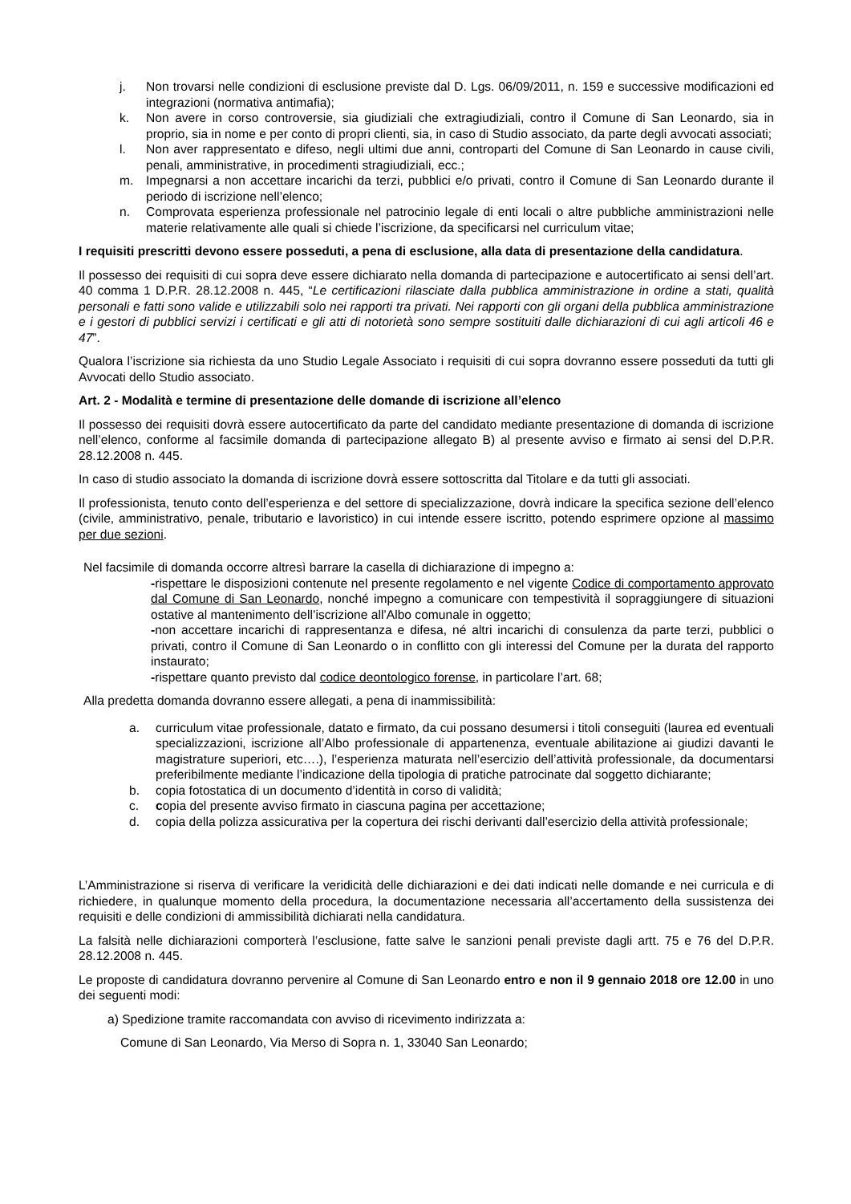j. Non trovarsi nelle condizioni di esclusione previste dal D. Lgs. 06/09/2011, n. 159 e successive modificazioni ed integrazioni (normativa antimafia);
k. Non avere in corso controversie, sia giudiziali che extragiudiziali, contro il Comune di San Leonardo, sia in proprio, sia in nome e per conto di propri clienti, sia, in caso di Studio associato, da parte degli avvocati associati;
l. Non aver rappresentato e difeso, negli ultimi due anni, controparti del Comune di San Leonardo in cause civili, penali, amministrative, in procedimenti stragiudiziali, ecc.;
m. Impegnarsi a non accettare incarichi da terzi, pubblici e/o privati, contro il Comune di San Leonardo durante il periodo di iscrizione nell’elenco;
n. Comprovata esperienza professionale nel patrocinio legale di enti locali o altre pubbliche amministrazioni nelle materie relativamente alle quali si chiede l’iscrizione, da specificarsi nel curriculum vitae;
I requisiti prescritti devono essere posseduti, a pena di esclusione, alla data di presentazione della candidatura.
Il possesso dei requisiti di cui sopra deve essere dichiarato nella domanda di partecipazione e autocertificato ai sensi dell’art. 40 comma 1 D.P.R. 28.12.2008 n. 445, “Le certificazioni rilasciate dalla pubblica amministrazione in ordine a stati, qualità personali e fatti sono valide e utilizzabili solo nei rapporti tra privati. Nei rapporti con gli organi della pubblica amministrazione e i gestori di pubblici servizi i certificati e gli atti di notorietà sono sempre sostituiti dalle dichiarazioni di cui agli articoli 46 e 47”.
Qualora l’iscrizione sia richiesta da uno Studio Legale Associato i requisiti di cui sopra dovranno essere posseduti da tutti gli Avvocati dello Studio associato.
Art. 2 - Modalità e termine di presentazione delle domande di iscrizione all’elenco
Il possesso dei requisiti dovrà essere autocertificato da parte del candidato mediante presentazione di domanda di iscrizione nell’elenco, conforme al facsimile domanda di partecipazione allegato B) al presente avviso e firmato ai sensi del D.P.R. 28.12.2008 n. 445.
In caso di studio associato la domanda di iscrizione dovrà essere sottoscritta dal Titolare e da tutti gli associati.
Il professionista, tenuto conto dell’esperienza e del settore di specializzazione, dovrà indicare la specifica sezione dell’elenco (civile, amministrativo, penale, tributario e lavoristico) in cui intende essere iscritto, potendo esprimere opzione al massimo per due sezioni.
Nel facsimile di domanda occorre altresì barrare la casella di dichiarazione di impegno a:
-rispettare le disposizioni contenute nel presente regolamento e nel vigente Codice di comportamento approvato dal Comune di San Leonardo, nonché impegno a comunicare con tempestività il sopraggiungere di situazioni ostative al mantenimento dell’iscrizione all’Albo comunale in oggetto;
-non accettare incarichi di rappresentanza e difesa, né altri incarichi di consulenza da parte terzi, pubblici o privati, contro il Comune di San Leonardo o in conflitto con gli interessi del Comune per la durata del rapporto instaurato;
-rispettare quanto previsto dal codice deontologico forense, in particolare l’art. 68;
Alla predetta domanda dovranno essere allegati, a pena di inammissibilità:
a. curriculum vitae professionale, datato e firmato, da cui possano desumersi i titoli conseguiti (laurea ed eventuali specializzazioni, iscrizione all’Albo professionale di appartenenza, eventuale abilitazione ai giudizi davanti le magistrature superiori, etc….), l’esperienza maturata nell’esercizio dell’attività professionale, da documentarsi preferibilmente mediante l’indicazione della tipologia di pratiche patrocinate dal soggetto dichiarante;
b. copia fotostatica di un documento d’identità in corso di validità;
c. copia del presente avviso firmato in ciascuna pagina per accettazione;
d. copia della polizza assicurativa per la copertura dei rischi derivanti dall’esercizio della attività professionale;
L’Amministrazione si riserva di verificare la veridicità delle dichiarazioni e dei dati indicati nelle domande e nei curricula e di richiedere, in qualunque momento della procedura, la documentazione necessaria all’accertamento della sussistenza dei requisiti e delle condizioni di ammissibilità dichiarati nella candidatura.
La falsità nelle dichiarazioni comporterà l’esclusione, fatte salve le sanzioni penali previste dagli artt. 75 e 76 del D.P.R. 28.12.2008 n. 445.
Le proposte di candidatura dovranno pervenire al Comune di San Leonardo entro e non il 9 gennaio 2018 ore 12.00 in uno dei seguenti modi:
a) Spedizione tramite raccomandata con avviso di ricevimento indirizzata a:
Comune di San Leonardo, Via Merso di Sopra n. 1, 33040 San Leonardo;